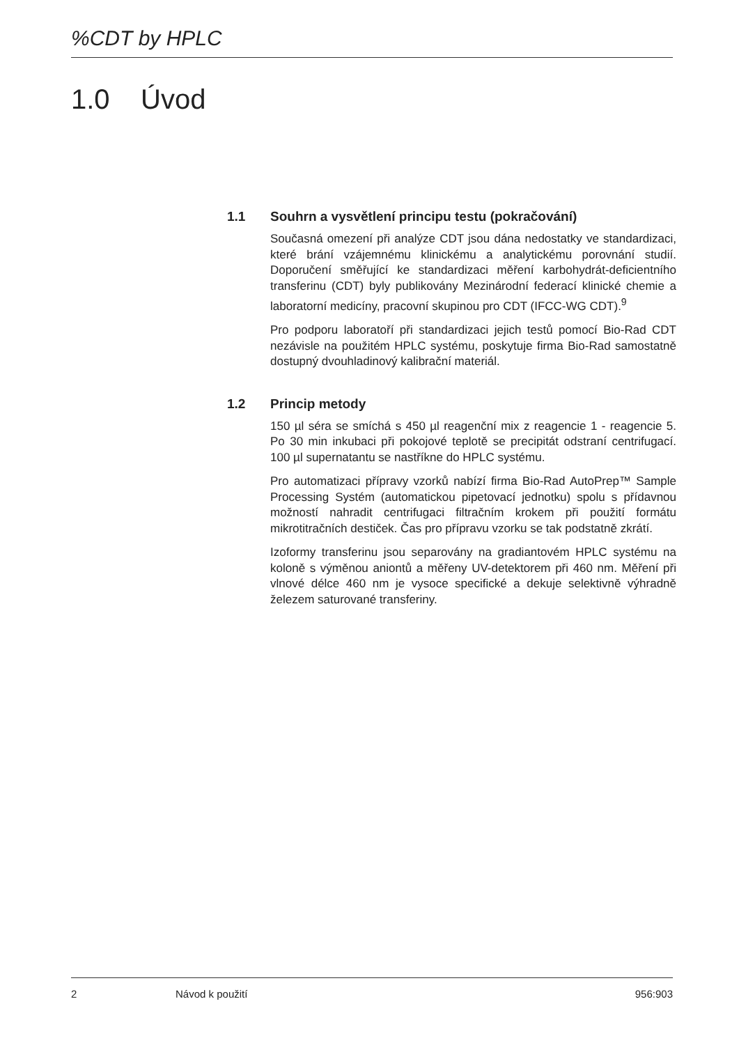%CDT by HPLC
1.0 Úvod
1.1 Souhrn a vysvětlení principu testu (pokračování)
Současná omezení při analýze CDT jsou dána nedostatky ve standardizaci, které brání vzájemnému klinickému a analytickému porovnání studií. Doporučení směřující ke standardizaci měření karbohydrát-deficientního transferinu (CDT) byly publikovány Mezinárodní federací klinické chemie a laboratorní medicíny, pracovní skupinou pro CDT (IFCC-WG CDT).<sup>9</sup>
Pro podporu laboratoří při standardizaci jejich testů pomocí Bio-Rad CDT nezávisle na použitém HPLC systému, poskytuje firma Bio-Rad samostatně dostupný dvouhladinový kalibrační materiál.
1.2 Princip metody
150 µl séra se smíchá s 450 µl reagenční mix z reagencie 1 - reagencie 5. Po 30 min inkubaci při pokojové teplotě se precipitát odstraní centrifugací. 100 µl supernatantu se nastříkne do HPLC systému.
Pro automatizaci přípravy vzorků nabízí firma Bio-Rad AutoPrep™ Sample Processing Systém (automatickou pipetovací jednotku) spolu s přídavnou možností nahradit centrifugaci filtračním krokem při použití formátu mikrotitračních destiček. Čas pro přípravu vzorku se tak podstatně zkrátí.
Izoformy transferinu jsou separovány na gradiantovém HPLC systému na koloně s výměnou aniontů a měřeny UV-detektorem při 460 nm. Měření při vlnové délce 460 nm je vysoce specifické a dekuje selektivně výhradně železem saturované transferiny.
2 Návod k použití 956:903